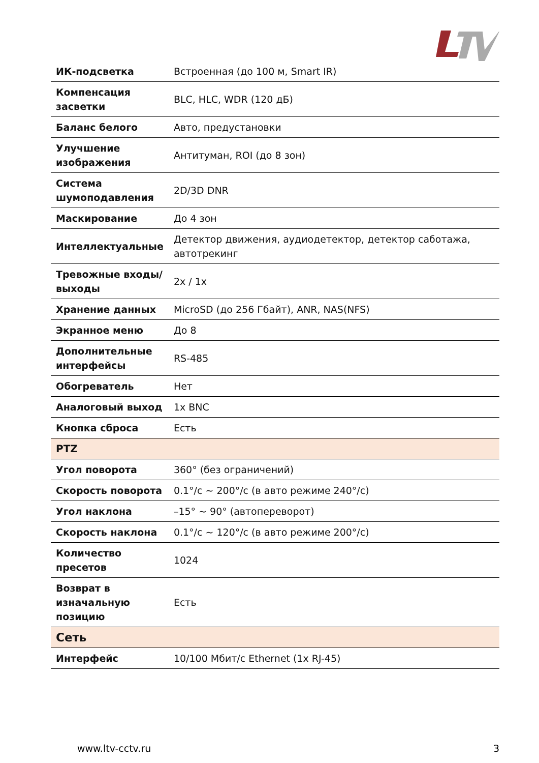| ИК-подсветка | Встроенная (до 100 м, Smart IR) |
| Компенсация засветки | BLC, HLC, WDR (120 дБ) |
| Баланс белого | Авто, предустановки |
| Улучшение изображения | Антитуман, ROI (до 8 зон) |
| Система шумоподавления | 2D/3D DNR |
| Маскирование | До 4 зон |
| Интеллектуальные | Детектор движения, аудиодетектор, детектор саботажа, автотрекинг |
| Тревожные входы/выходы | 2x / 1x |
| Хранение данных | MicroSD (до 256 Гбайт), ANR, NAS(NFS) |
| Экранное меню | До 8 |
| Дополнительные интерфейсы | RS-485 |
| Обогреватель | Нет |
| Аналоговый выход | 1x BNC |
| Кнопка сброса | Есть |
| PTZ | |
| Угол поворота | 360° (без ограничений) |
| Скорость поворота | 0.1°/с ~ 200°/с (в авто режиме 240°/с) |
| Угол наклона | –15° ~ 90° (автопереворот) |
| Скорость наклона | 0.1°/с ~ 120°/с (в авто режиме 200°/с) |
| Количество пресетов | 1024 |
| Возврат в изначальную позицию | Есть |
| Сеть | |
| Интерфейс | 10/100 Мбит/с Ethernet (1x RJ-45) |
www.ltv-cctv.ru 3